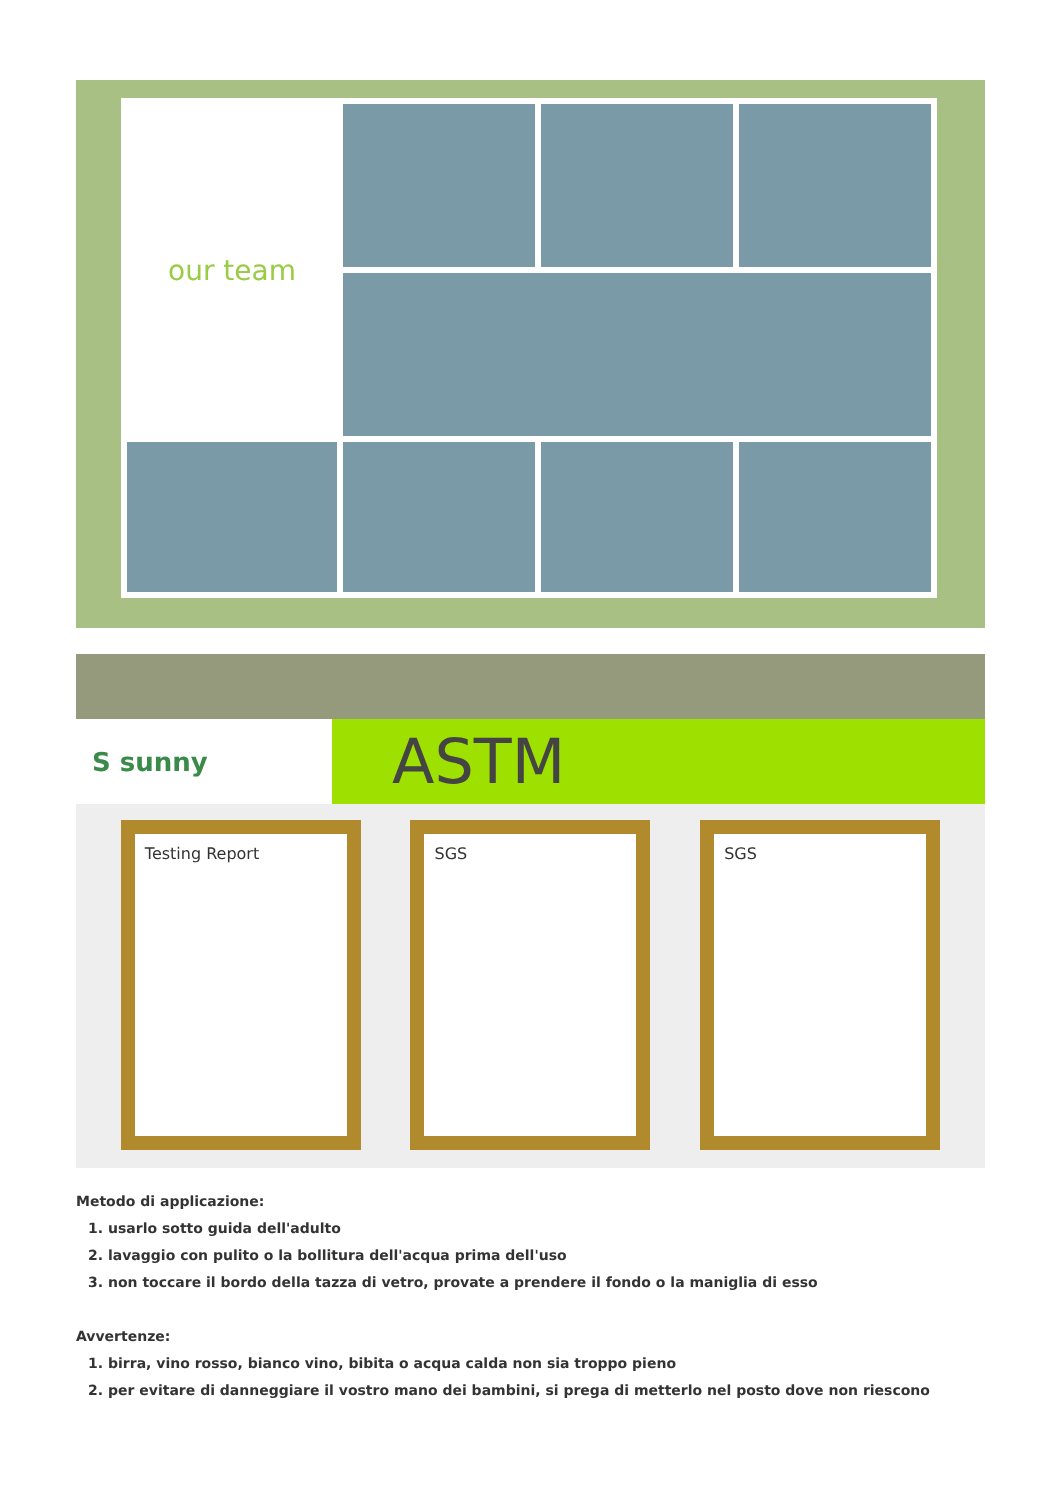our team
S sunny
ASTM
Testing Report SGS SGS
Metodo di applicazione:
1. usarlo sotto guida dell'adulto
2. lavaggio con pulito o la bollitura dell'acqua prima dell'uso
3. non toccare il bordo della tazza di vetro, provate a prendere il fondo o la maniglia di esso
Avvertenze:
1. birra, vino rosso, bianco vino, bibita o acqua calda non sia troppo pieno
2. per evitare di danneggiare il vostro mano dei bambini, si prega di metterlo nel posto dove non riescono